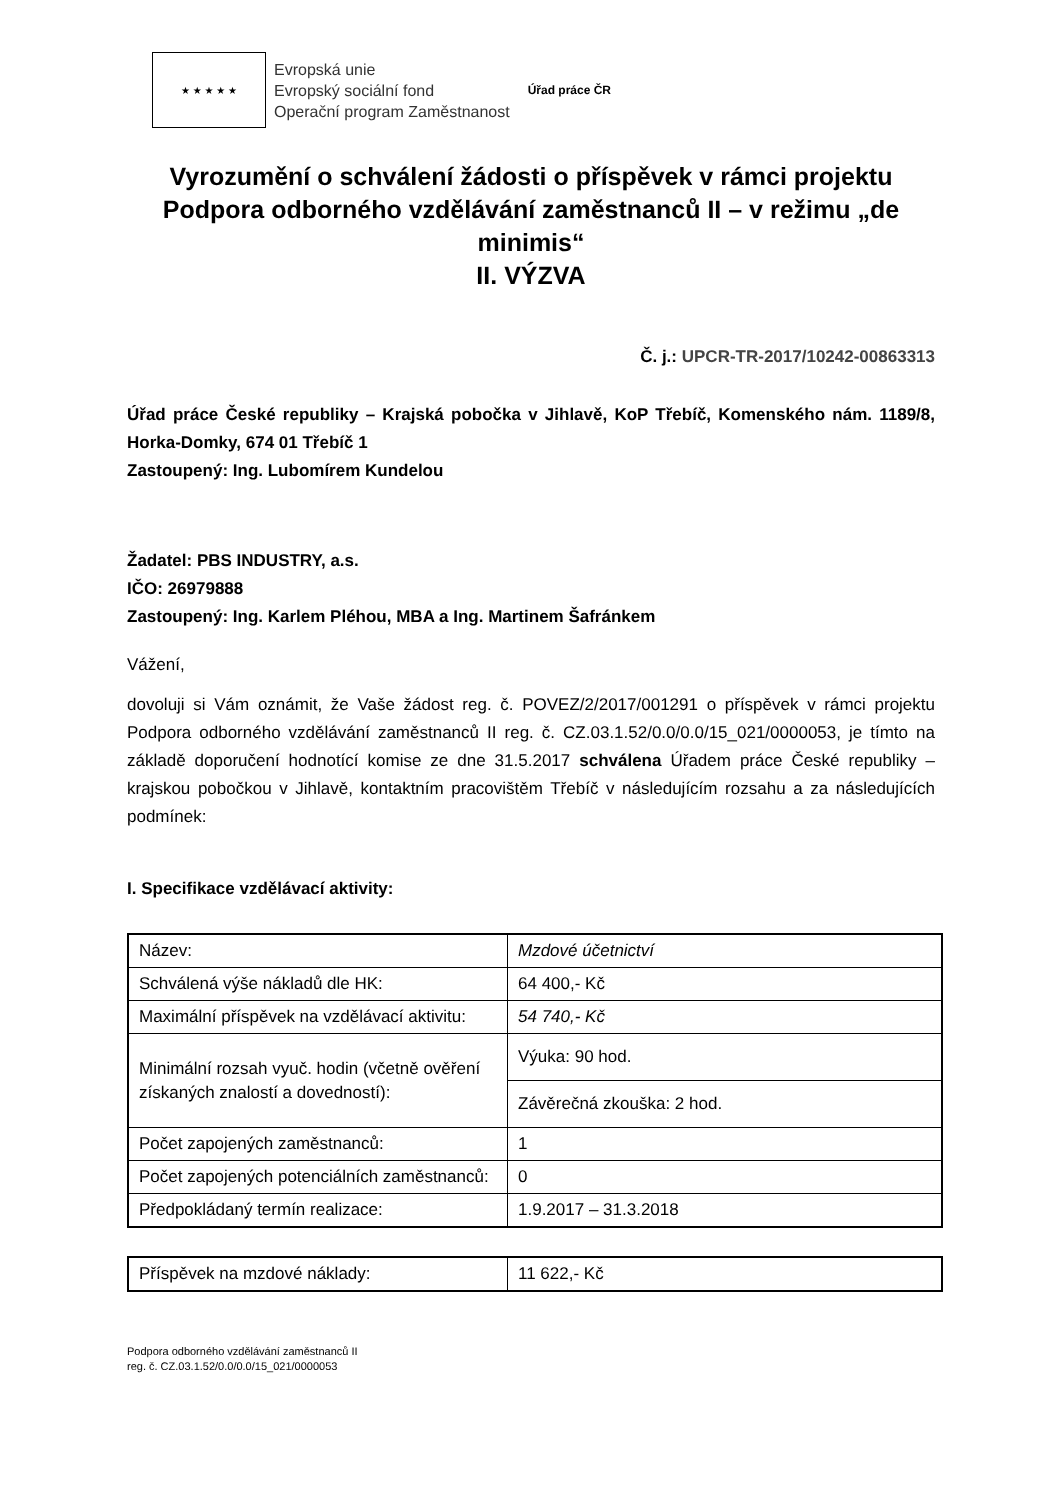★ ★ ★ ★ ★
Evropská unie
Evropský sociální fond
Operační program Zaměstnanost
Úřad práce ČR
Vyrozumění o schválení žádosti o příspěvek v rámci projektu Podpora odborného vzdělávání zaměstnanců II – v režimu „de minimis“
II. VÝZVA
Č. j.: UPCR-TR-2017/10242-00863313
Úřad práce České republiky – Krajská pobočka v Jihlavě, KoP Třebíč, Komenského nám. 1189/8, Horka-Domky, 674 01 Třebíč 1
Zastoupený: Ing. Lubomírem Kundelou
Žadatel: PBS INDUSTRY, a.s.
IČO: 26979888
Zastoupený: Ing. Karlem Pléhou, MBA a Ing. Martinem Šafránkem
Vážení,
dovoluji si Vám oznámit, že Vaše žádost reg. č. POVEZ/2/2017/001291 o příspěvek v rámci projektu Podpora odborného vzdělávání zaměstnanců II reg. č. CZ.03.1.52/0.0/0.0/15_021/0000053, je tímto na základě doporučení hodnotící komise ze dne 31.5.2017 schválena Úřadem práce České republiky – krajskou pobočkou v Jihlavě, kontaktním pracovištěm Třebíč v následujícím rozsahu a za následujících podmínek:
I. Specifikace vzdělávací aktivity:
| Název: | Mzdové účetnictví |
| Schválená výše nákladů dle HK: | 64 400,- Kč |
| Maximální příspěvek na vzdělávací aktivitu: | 54 740,- Kč |
| Minimální rozsah vyuč. hodin (včetně ověření získaných znalostí a dovedností): | Výuka: 90 hod. |
| | Závěrečná zkouška: 2 hod. |
| Počet zapojených zaměstnanců: | 1 |
| Počet zapojených potenciálních zaměstnanců: | 0 |
| Předpokládaný termín realizace: | 1.9.2017 – 31.3.2018 |
| Příspěvek na mzdové náklady: | 11 622,- Kč |
Podpora odborného vzdělávání zaměstnanců II
reg. č. CZ.03.1.52/0.0/0.0/15_021/0000053